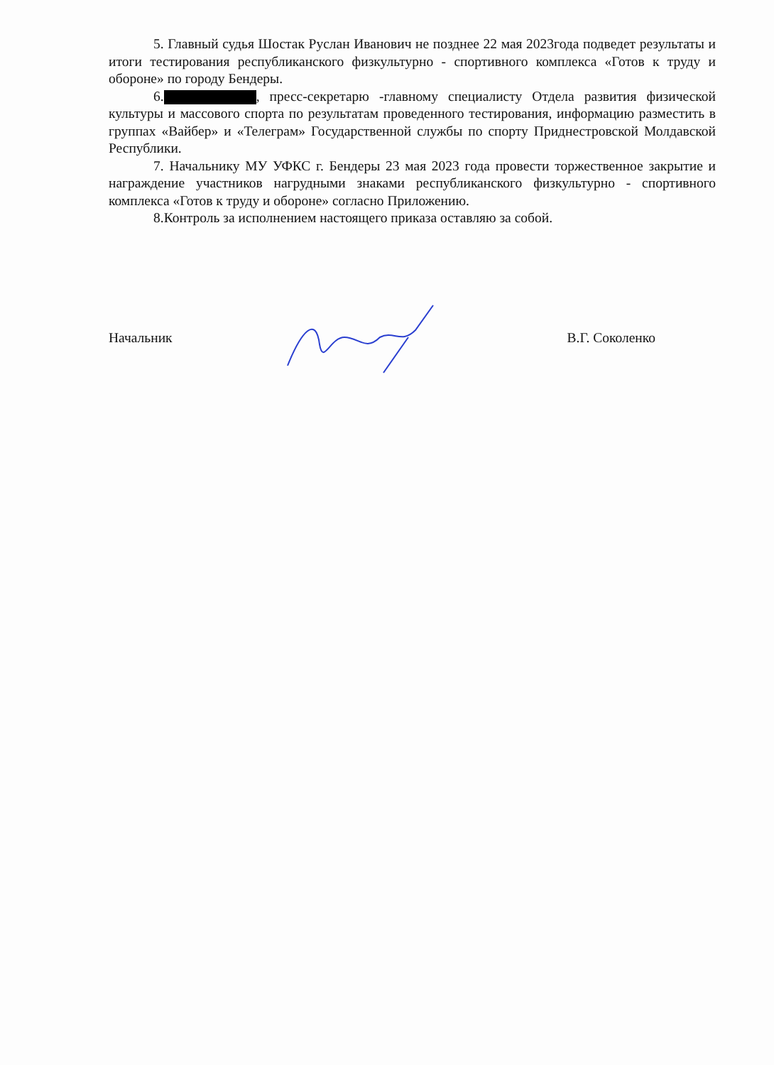5. Главный судья Шостак Руслан Иванович не позднее 22 мая 2023года подведет результаты и итоги тестирования республиканского физкультурно - спортивного комплекса «Готов к труду и обороне» по городу Бендеры.
6. , пресс-секретарю -главному специалисту Отдела развития физической культуры и массового спорта по результатам проведенного тестирования, информацию разместить в группах «Вайбер» и «Телеграм» Государственной службы по спорту Приднестровской Молдавской Республики.
7. Начальнику МУ УФКС г. Бендеры 23 мая 2023 года провести торжественное закрытие и награждение участников нагрудными знаками республиканского физкультурно - спортивного комплекса «Готов к труду и обороне» согласно Приложению.
8.Контроль за исполнением настоящего приказа оставляю за собой.
Начальник В.Г. Соколенко